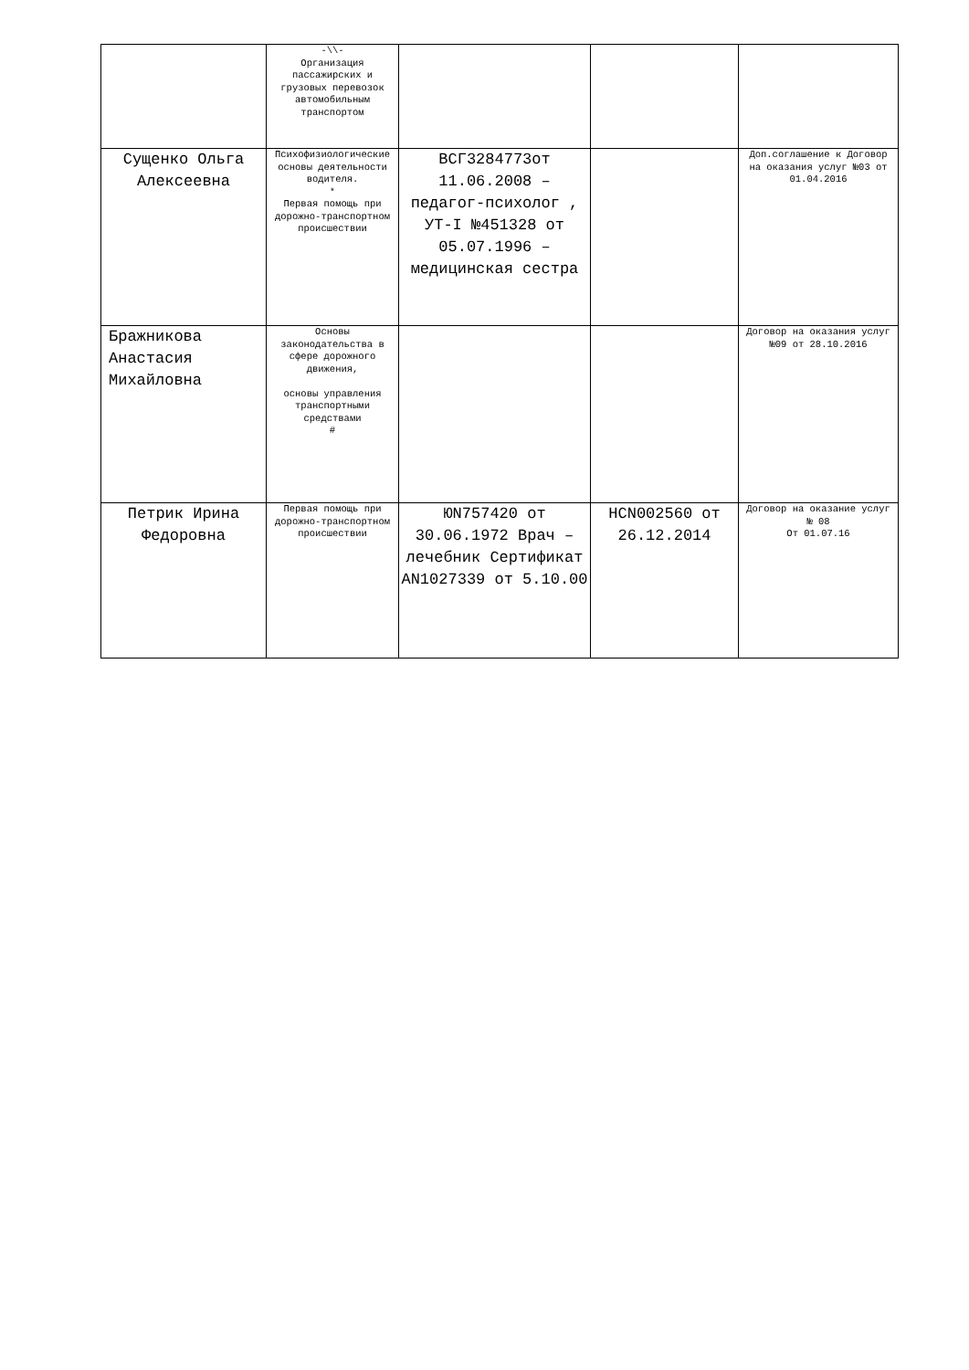| | -\\- Организация пассажирских и грузовых перевозок автомобильным транспортом | | | |
| Сущенко Ольга Алексеевна | Психофизиологические основы деятельности водителя. * Первая помощь при дорожно-транспортном происшествии | ВСГ3284773от 11.06.2008 – педагог-психолог , УТ-I №451328 от 05.07.1996 –медицинская сестра | | Доп.соглашение к Договор на оказания услуг №03 от 01.04.2016 |
| Бражникова Анастасия Михайловна | Основы законодательства в сфере дорожного движения, основы управления транспортными средствами # | | | Договор на оказания услуг №09 от 28.10.2016 |
| Петрик Ирина Федоровна | Первая помощь при дорожно-транспортном происшествии | ЮN757420 от 30.06.1972 Врач –лечебник Сертификат АN1027339 от 5.10.00 | НСN002560 от 26.12.2014 | Договор на оказание услуг № 08 От 01.07.16 |